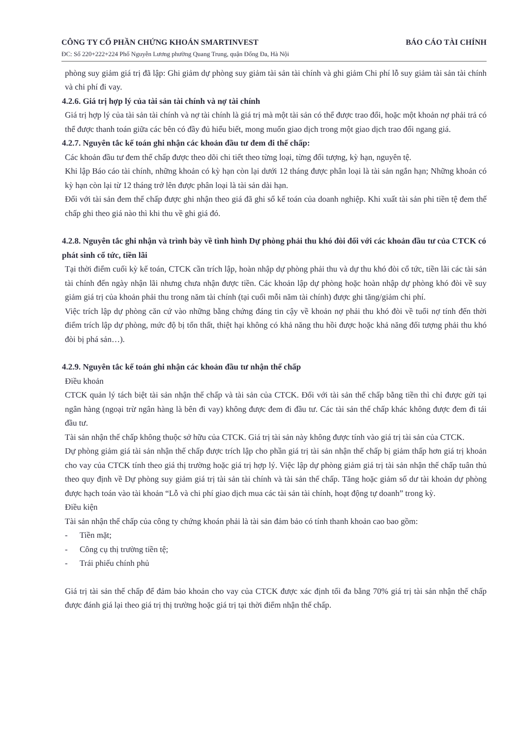CÔNG TY CỔ PHẦN CHỨNG KHOÁN SMARTINVEST
ĐC: Số 220+222+224 Phố Nguyễn Lương phường Quang Trung, quận Đống Đa, Hà Nội
BÁO CÁO TÀI CHÍNH
phòng suy giảm giá trị đã lập: Ghi giảm dự phòng suy giảm tài sản tài chính và ghi giảm Chi phí lỗ suy giảm tài sản tài chính và chi phí đi vay.
4.2.6. Giá trị hợp lý của tài sản tài chính và nợ tài chính
Giá trị hợp lý của tài sản tài chính và nợ tài chính là giá trị mà một tài sản có thể được trao đổi, hoặc một khoản nợ phải trả có thể được thanh toán giữa các bên có đầy đủ hiểu biết, mong muốn giao dịch trong một giao dịch trao đổi ngang giá.
4.2.7. Nguyên tắc kế toán ghi nhận các khoản đầu tư đem đi thế chấp:
Các khoản đầu tư đem thế chấp được theo dõi chi tiết theo từng loại, từng đối tượng, kỳ hạn, nguyên tệ.
Khi lập Báo cáo tài chính, những khoản có kỳ hạn còn lại dưới 12 tháng được phân loại là tài sản ngắn hạn; Những khoản có kỳ hạn còn lại từ 12 tháng trở lên được phân loại là tài sản dài hạn.
Đối với tài sản đem thế chấp được ghi nhận theo giá đã ghi sổ kế toán của doanh nghiệp. Khi xuất tài sản phi tiền tệ đem thế chấp ghi theo giá nào thì khi thu về ghi giá đó.
4.2.8. Nguyên tắc ghi nhận và trình bày về tình hình Dự phòng phải thu khó đòi đối với các khoản đầu tư của CTCK có phát sinh cổ tức, tiền lãi
Tại thời điểm cuối kỳ kế toán, CTCK cần trích lập, hoàn nhập dự phòng phải thu và dự thu khó đòi cổ tức, tiền lãi các tài sản tài chính đến ngày nhận lãi nhưng chưa nhận được tiền. Các khoản lập dự phòng hoặc hoàn nhập dự phòng khó đòi về suy giảm giá trị của khoản phải thu trong năm tài chính (tại cuối mỗi năm tài chính) được ghi tăng/giảm chi phí.
Việc trích lập dự phòng căn cứ vào những bằng chứng đáng tin cậy về khoản nợ phải thu khó đòi về tuổi nợ tính đến thời điểm trích lập dự phòng, mức độ bị tổn thất, thiệt hại không có khả năng thu hồi được hoặc khả năng đối tượng phải thu khó đòi bị phá sản…).
4.2.9. Nguyên tắc kế toán ghi nhận các khoản đầu tư nhận thế chấp
Điều khoản
CTCK quản lý tách biệt tài sản nhận thế chấp và tài sản của CTCK. Đối với tài sản thế chấp bằng tiền thì chỉ được gửi tại ngân hàng (ngoại trừ ngân hàng là bên đi vay) không được đem đi đầu tư. Các tài sản thế chấp khác không được đem đi tái đầu tư.
Tài sản nhận thế chấp không thuộc sở hữu của CTCK. Giá trị tài sản này không được tính vào giá trị tài sản của CTCK.
Dự phòng giảm giá tài sản nhận thế chấp được trích lập cho phần giá trị tài sản nhận thế chấp bị giảm thấp hơn giá trị khoản cho vay của CTCK tính theo giá thị trường hoặc giá trị hợp lý. Việc lập dự phòng giảm giá trị tài sản nhận thế chấp tuân thủ theo quy định về Dự phòng suy giảm giá trị tài sản tài chính và tài sản thế chấp. Tăng hoặc giảm số dư tài khoản dự phòng được hạch toán vào tài khoản “Lỗ và chi phí giao dịch mua các tài sản tài chính, hoạt động tự doanh” trong kỳ.
Điều kiện
Tài sản nhận thế chấp của công ty chứng khoán phải là tài sản đảm bảo có tính thanh khoản cao bao gồm:
- Tiền mặt;
- Công cụ thị trường tiền tệ;
- Trái phiếu chính phủ
Giá trị tài sản thế chấp để đảm bảo khoản cho vay của CTCK được xác định tối đa bằng 70% giá trị tài sản nhận thế chấp được đánh giá lại theo giá trị thị trường hoặc giá trị tại thời điểm nhận thế chấp.